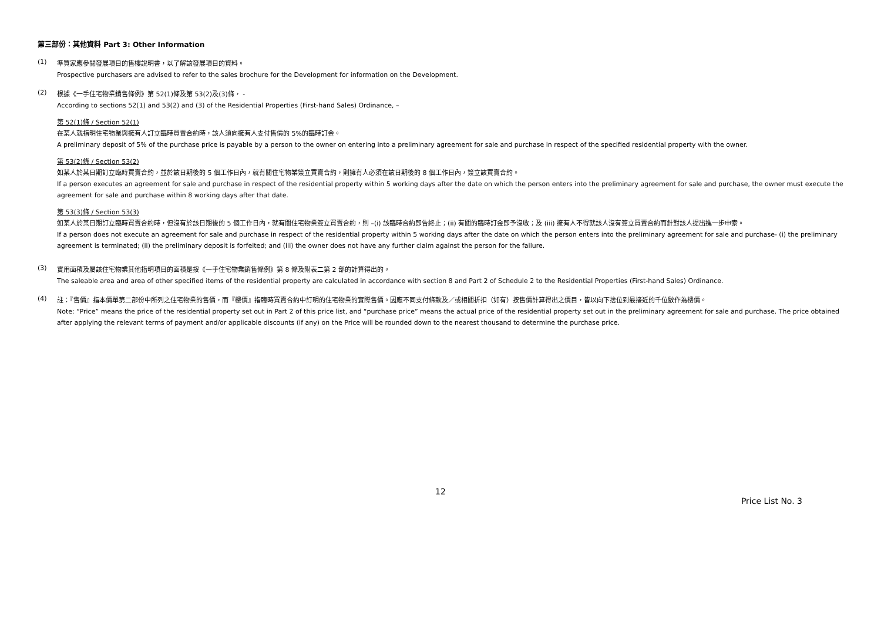第三部份：其他資料 Part 3: Other Information
(1)
準買家應參閱發展項目的售樓說明書，以了解該發展項目的資料。
Prospective purchasers are advised to refer to the sales brochure for the Development for information on the Development.
(2)
根據《一手住宅物業銷售條例》第 52(1)條及第 53(2)及(3)條， -
According to sections 52(1) and 53(2) and (3) of the Residential Properties (First-hand Sales) Ordinance, –
第 52(1)條 / Section 52(1)
在某人就指明住宅物業與擁有人訂立臨時買賣合約時，該人須向擁有人支付售價的 5%的臨時訂金。
A preliminary deposit of 5% of the purchase price is payable by a person to the owner on entering into a preliminary agreement for sale and purchase in respect of the specified residential property with the owner.
第 53(2)條 / Section 53(2)
如某人於某日期訂立臨時買賣合約，並於該日期後的 5 個工作日內，就有關住宅物業簽立買賣合約，則擁有人必須在該日期後的 8 個工作日內，簽立該買賣合約。
If a person executes an agreement for sale and purchase in respect of the residential property within 5 working days after the date on which the person enters into the preliminary agreement for sale and purchase, the owner must execute the agreement for sale and purchase within 8 working days after that date.
第 53(3)條 / Section 53(3)
如某人於某日期訂立臨時買賣合約時，但沒有於該日期後的 5 個工作日內，就有關住宅物業簽立買賣合約，則 –(i) 該臨時合約即告終止；(ii) 有關的臨時訂金即予沒收；及 (iii) 擁有人不得就該人沒有簽立買賣合約而針對該人提出進一步申索。
If a person does not execute an agreement for sale and purchase in respect of the residential property within 5 working days after the date on which the person enters into the preliminary agreement for sale and purchase- (i) the preliminary agreement is terminated; (ii) the preliminary deposit is forfeited; and (iii) the owner does not have any further claim against the person for the failure.
(3)
實用面積及屬該住宅物業其他指明項目的面積是按《一手住宅物業銷售條例》第 8 條及附表二第 2 部的計算得出的。
The saleable area and area of other specified items of the residential property are calculated in accordance with section 8 and Part 2 of Schedule 2 to the Residential Properties (First-hand Sales) Ordinance.
(4)
註：『售價』指本價單第二部份中所列之住宅物業的售價，而『樓價』指臨時買賣合約中訂明的住宅物業的實際售價。因應不同支付條款及／或相關折扣（如有）按售價計算得出之價目，皆以向下捨位到最接近的千位數作為樓價。
Note: “Price” means the price of the residential property set out in Part 2 of this price list, and “purchase price” means the actual price of the residential property set out in the preliminary agreement for sale and purchase. The price obtained after applying the relevant terms of payment and/or applicable discounts (if any) on the Price will be rounded down to the nearest thousand to determine the purchase price.
12
Price List No. 3